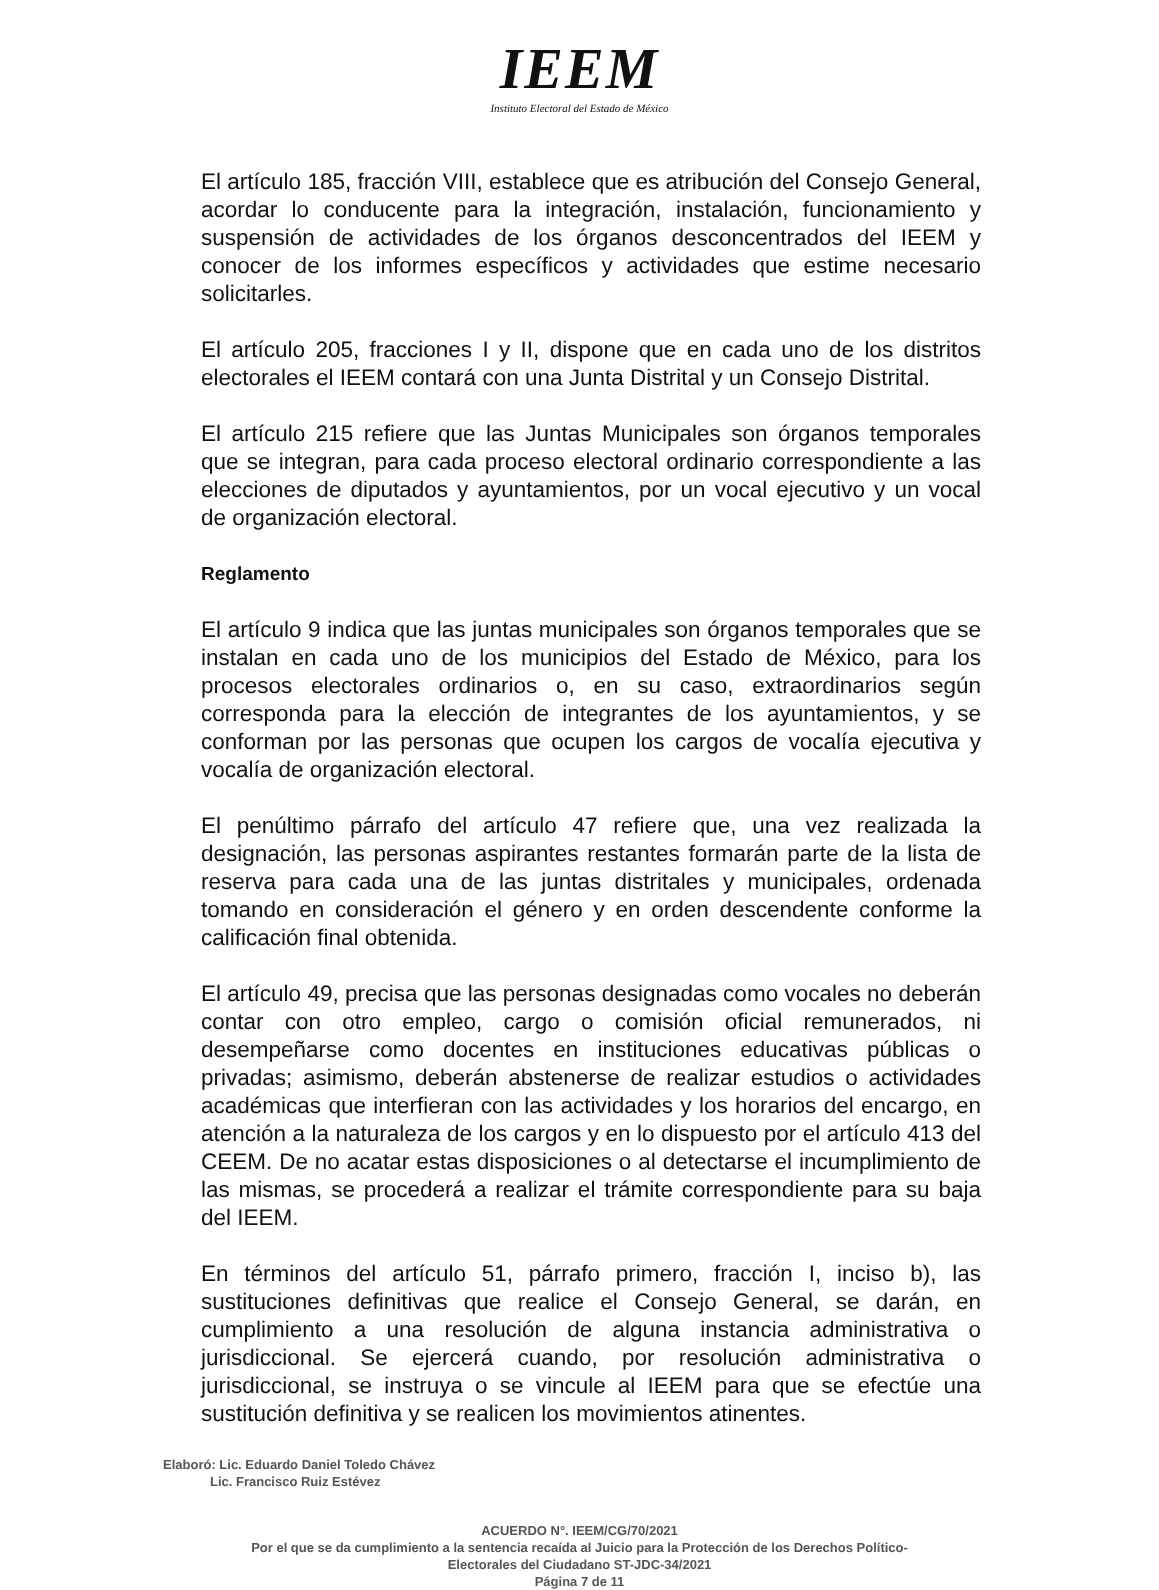IEEM
Instituto Electoral del Estado de México
El artículo 185, fracción VIII, establece que es atribución del Consejo General, acordar lo conducente para la integración, instalación, funcionamiento y suspensión de actividades de los órganos desconcentrados del IEEM y conocer de los informes específicos y actividades que estime necesario solicitarles.
El artículo 205, fracciones I y II, dispone que en cada uno de los distritos electorales el IEEM contará con una Junta Distrital y un Consejo Distrital.
El artículo 215 refiere que las Juntas Municipales son órganos temporales que se integran, para cada proceso electoral ordinario correspondiente a las elecciones de diputados y ayuntamientos, por un vocal ejecutivo y un vocal de organización electoral.
Reglamento
El artículo 9 indica que las juntas municipales son órganos temporales que se instalan en cada uno de los municipios del Estado de México, para los procesos electorales ordinarios o, en su caso, extraordinarios según corresponda para la elección de integrantes de los ayuntamientos, y se conforman por las personas que ocupen los cargos de vocalía ejecutiva y vocalía de organización electoral.
El penúltimo párrafo del artículo 47 refiere que, una vez realizada la designación, las personas aspirantes restantes formarán parte de la lista de reserva para cada una de las juntas distritales y municipales, ordenada tomando en consideración el género y en orden descendente conforme la calificación final obtenida.
El artículo 49, precisa que las personas designadas como vocales no deberán contar con otro empleo, cargo o comisión oficial remunerados, ni desempeñarse como docentes en instituciones educativas públicas o privadas; asimismo, deberán abstenerse de realizar estudios o actividades académicas que interfieran con las actividades y los horarios del encargo, en atención a la naturaleza de los cargos y en lo dispuesto por el artículo 413 del CEEM. De no acatar estas disposiciones o al detectarse el incumplimiento de las mismas, se procederá a realizar el trámite correspondiente para su baja del IEEM.
En términos del artículo 51, párrafo primero, fracción I, inciso b), las sustituciones definitivas que realice el Consejo General, se darán, en cumplimiento a una resolución de alguna instancia administrativa o jurisdiccional. Se ejercerá cuando, por resolución administrativa o jurisdiccional, se instruya o se vincule al IEEM para que se efectúe una sustitución definitiva y se realicen los movimientos atinentes.
Elaboró: Lic. Eduardo Daniel Toledo Chávez
Lic. Francisco Ruiz Estévez
ACUERDO N°. IEEM/CG/70/2021
Por el que se da cumplimiento a la sentencia recaída al Juicio para la Protección de los Derechos Político-
Electorales del Ciudadano ST-JDC-34/2021
Página 7 de 11